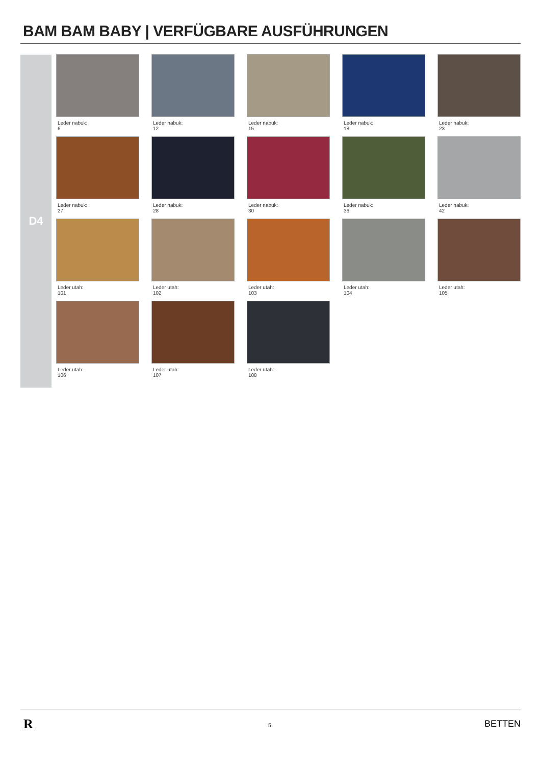BAM BAM BABY | VERFÜGBARE AUSFÜHRUNGEN
D4
Leder nabuk:
6
Leder nabuk:
12
Leder nabuk:
15
Leder nabuk:
18
Leder nabuk:
23
Leder nabuk:
27
Leder nabuk:
28
Leder nabuk:
30
Leder nabuk:
36
Leder nabuk:
42
Leder utah:
101
Leder utah:
102
Leder utah:
103
Leder utah:
104
Leder utah:
105
Leder utah:
106
Leder utah:
107
Leder utah:
108
R 5 BETTEN